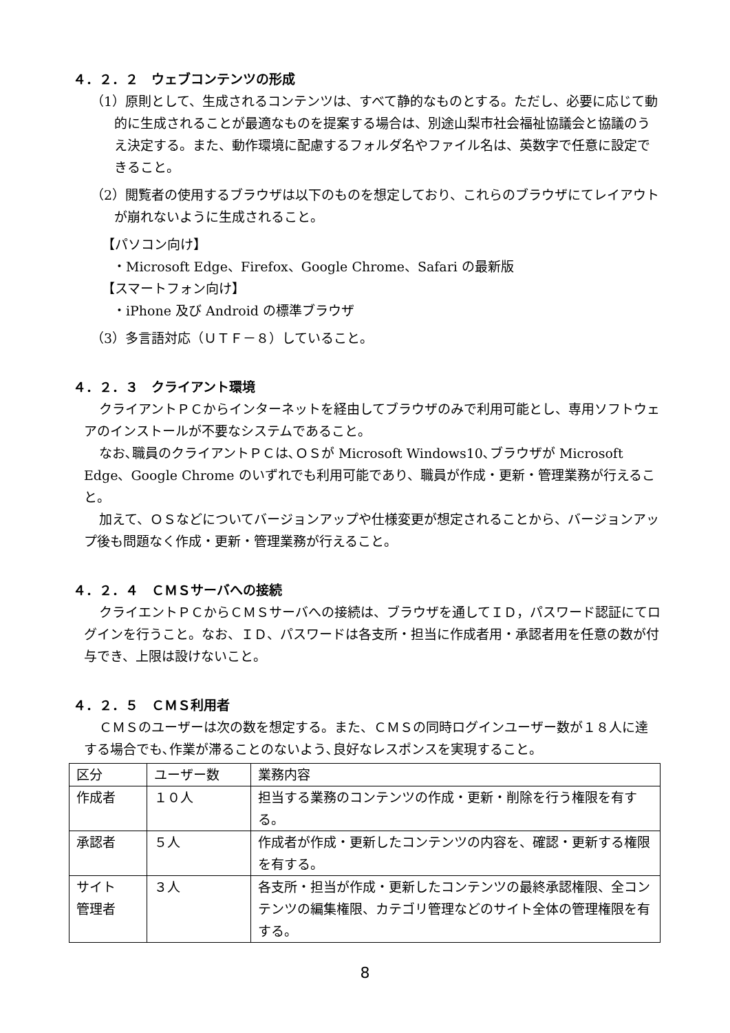４．２．２　ウェブコンテンツの形成
（1）原則として、生成されるコンテンツは、すべて静的なものとする。ただし、必要に応じて動的に生成されることが最適なものを提案する場合は、別途山梨市社会福祉協議会と協議のうえ決定する。また、動作環境に配慮するフォルダ名やファイル名は、英数字で任意に設定できること。
（2）閲覧者の使用するブラウザは以下のものを想定しており、これらのブラウザにてレイアウトが崩れないように生成されること。
【パソコン向け】
・Microsoft Edge、Firefox、Google Chrome、Safari の最新版
【スマートフォン向け】
・iPhone 及び Android の標準ブラウザ
（3）多言語対応（ＵＴＦ－８）していること。
４．２．３　クライアント環境
クライアントＰＣからインターネットを経由してブラウザのみで利用可能とし、専用ソフトウェアのインストールが不要なシステムであること。
なお､職員のクライアントＰＣは､ＯＳが Microsoft Windows10､ブラウザが Microsoft Edge、Google Chrome のいずれでも利用可能であり、職員が作成・更新・管理業務が行えること。
加えて、ＯＳなどについてバージョンアップや仕様変更が想定されることから、バージョンアップ後も問題なく作成・更新・管理業務が行えること。
４．２．４　ＣＭＳサーバへの接続
クライエントＰＣからＣＭＳサーバへの接続は、ブラウザを通してＩＤ，パスワード認証にてログインを行うこと。なお、ＩＤ、パスワードは各支所・担当に作成者用・承認者用を任意の数が付与でき、上限は設けないこと。
４．２．５　ＣＭＳ利用者
ＣＭＳのユーザーは次の数を想定する。また、ＣＭＳの同時ログインユーザー数が１８人に達する場合でも､作業が滞ることのないよう､良好なレスポンスを実現すること。
| 区分 | ユーザー数 | 業務内容 |
| 作成者 | １０人 | 担当する業務のコンテンツの作成・更新・削除を行う権限を有する。 |
| 承認者 | ５人 | 作成者が作成・更新したコンテンツの内容を、確認・更新する権限を有する。 |
| サイト 管理者 | ３人 | 各支所・担当が作成・更新したコンテンツの最終承認権限、全コンテンツの編集権限、カテゴリ管理などのサイト全体の管理権限を有する。 |
8